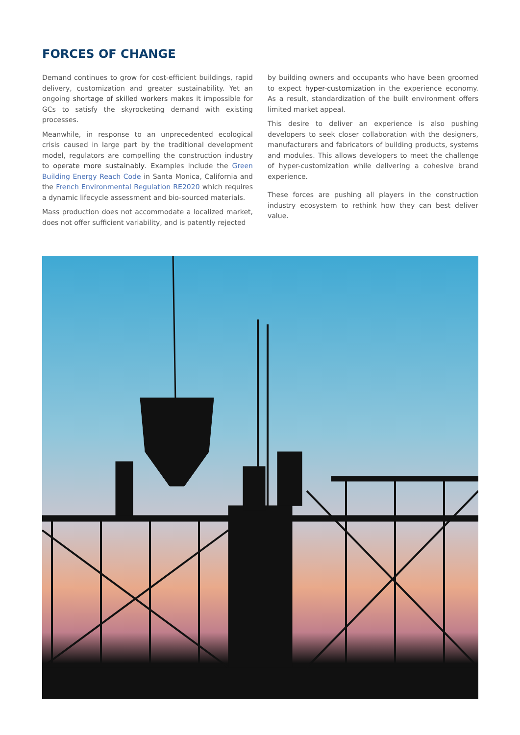FORCES OF CHANGE
Demand continues to grow for cost-efficient buildings, rapid delivery, customization and greater sustainability. Yet an ongoing shortage of skilled workers makes it impossible for GCs to satisfy the skyrocketing demand with existing processes.
Meanwhile, in response to an unprecedented ecological crisis caused in large part by the traditional development model, regulators are compelling the construction industry to operate more sustainably. Examples include the Green Building Energy Reach Code in Santa Monica, California and the French Environmental Regulation RE2020 which requires a dynamic lifecycle assessment and bio-sourced materials.
Mass production does not accommodate a localized market, does not offer sufficient variability, and is patently rejected
by building owners and occupants who have been groomed to expect hyper-customization in the experience economy. As a result, standardization of the built environment offers limited market appeal.
This desire to deliver an experience is also pushing developers to seek closer collaboration with the designers, manufacturers and fabricators of building products, systems and modules. This allows developers to meet the challenge of hyper-customization while delivering a cohesive brand experience.
These forces are pushing all players in the construction industry ecosystem to rethink how they can best deliver value.